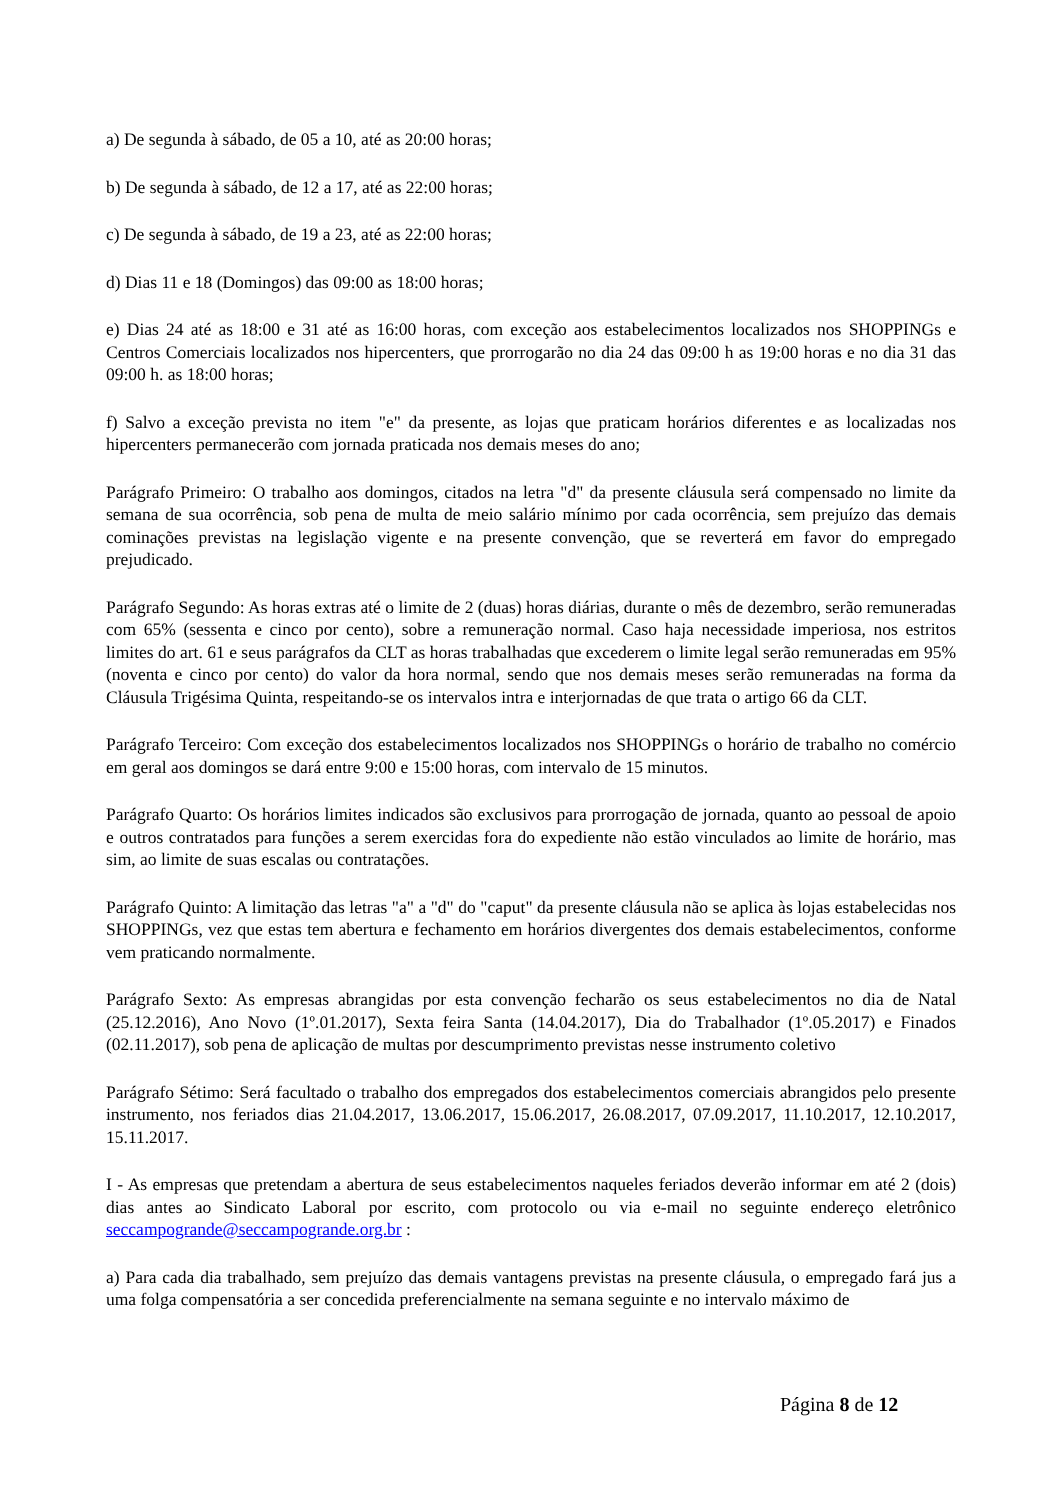a) De segunda à sábado, de 05 a 10, até as 20:00 horas;
b) De segunda à sábado, de 12 a 17, até as 22:00 horas;
c) De segunda à sábado, de 19 a 23, até as 22:00 horas;
d) Dias 11 e 18 (Domingos) das 09:00 as 18:00 horas;
e) Dias 24 até as 18:00 e 31 até as 16:00 horas, com exceção aos estabelecimentos localizados nos SHOPPINGs e Centros Comerciais localizados nos hipercenters, que prorrogarão no dia 24 das 09:00 h as 19:00 horas e no dia 31 das 09:00 h. as 18:00 horas;
f) Salvo a exceção prevista no item "e" da presente, as lojas que praticam horários diferentes e as localizadas nos hipercenters permanecerão com jornada praticada nos demais meses do ano;
Parágrafo Primeiro: O trabalho aos domingos, citados na letra "d" da presente cláusula será compensado no limite da semana de sua ocorrência, sob pena de multa de meio salário mínimo por cada ocorrência, sem prejuízo das demais cominações previstas na legislação vigente e na presente convenção, que se reverterá em favor do empregado prejudicado.
Parágrafo Segundo: As horas extras até o limite de 2 (duas) horas diárias, durante o mês de dezembro, serão remuneradas com 65% (sessenta e cinco por cento), sobre a remuneração normal. Caso haja necessidade imperiosa, nos estritos limites do art. 61 e seus parágrafos da CLT as horas trabalhadas que excederem o limite legal serão remuneradas em 95% (noventa e cinco por cento) do valor da hora normal, sendo que nos demais meses serão remuneradas na forma da Cláusula Trigésima Quinta, respeitando-se os intervalos intra e interjornadas de que trata o artigo 66 da CLT.
Parágrafo Terceiro: Com exceção dos estabelecimentos localizados nos SHOPPINGs o horário de trabalho no comércio em geral aos domingos se dará entre 9:00 e 15:00 horas, com intervalo de 15 minutos.
Parágrafo Quarto: Os horários limites indicados são exclusivos para prorrogação de jornada, quanto ao pessoal de apoio e outros contratados para funções a serem exercidas fora do expediente não estão vinculados ao limite de horário, mas sim, ao limite de suas escalas ou contratações.
Parágrafo Quinto: A limitação das letras "a" a "d" do "caput" da presente cláusula não se aplica às lojas estabelecidas nos SHOPPINGs, vez que estas tem abertura e fechamento em horários divergentes dos demais estabelecimentos, conforme vem praticando normalmente.
Parágrafo Sexto: As empresas abrangidas por esta convenção fecharão os seus estabelecimentos no dia de Natal (25.12.2016), Ano Novo (1º.01.2017), Sexta feira Santa (14.04.2017), Dia do Trabalhador (1º.05.2017) e Finados (02.11.2017), sob pena de aplicação de multas por descumprimento previstas nesse instrumento coletivo
Parágrafo Sétimo: Será facultado o trabalho dos empregados dos estabelecimentos comerciais abrangidos pelo presente instrumento, nos feriados dias 21.04.2017, 13.06.2017, 15.06.2017, 26.08.2017, 07.09.2017, 11.10.2017, 12.10.2017, 15.11.2017.
I - As empresas que pretendam a abertura de seus estabelecimentos naqueles feriados deverão informar em até 2 (dois) dias antes ao Sindicato Laboral por escrito, com protocolo ou via e-mail no seguinte endereço eletrônico seccampogrande@seccampogrande.org.br :
a) Para cada dia trabalhado, sem prejuízo das demais vantagens previstas na presente cláusula, o empregado fará jus a uma folga compensatória a ser concedida preferencialmente na semana seguinte e no intervalo máximo de
Página 8 de 12